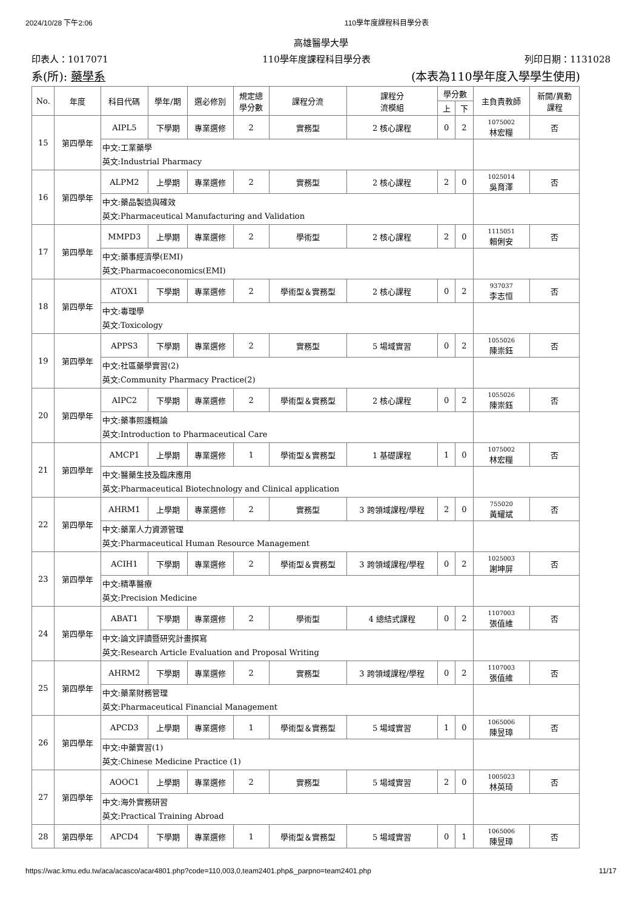2024/10/28 下午2:06 110學年度課程科目學分表
高雄醫學大學
印表人：1017071 110學年度課程科目學分表 列印日期：1131028
系(所): 藥學系 (本表為110學年度入學學生使用)
| No. | 年度 | 科目代碼 | 學年/期 | 選必修別 | 規定總 學分數 | 課程分流 | 課程分 流模組 | 學分數 | | 主負責教師 | 新開/異動 課程 |
| --- | --- | --- | --- | --- | --- | --- | --- | --- | --- | --- | --- |
| | | | | | | | | 上 | 下 | | |
| 15 | 第四學年 | AIPL5 | 下學期 | 專業選修 | 2 | 實務型 | 2 核心課程 | 0 | 2 | 1075002 林宏糧 | 否 |
| | | 中文:工業藥學 英文:Industrial Pharmacy | | | | | | | | | |
| 16 | 第四學年 | ALPM2 | 上學期 | 專業選修 | 2 | 實務型 | 2 核心課程 | 2 | 0 | 1025014 吳育澤 | 否 |
| | | 中文:藥品製造與確效 英文:Pharmaceutical Manufacturing and Validation | | | | | | | | | |
| 17 | 第四學年 | MMPD3 | 上學期 | 專業選修 | 2 | 學術型 | 2 核心課程 | 2 | 0 | 1115051 賴俐安 | 否 |
| | | 中文:藥事經濟學(EMI) 英文:Pharmacoeconomics(EMI) | | | | | | | | | |
| 18 | 第四學年 | ATOX1 | 下學期 | 專業選修 | 2 | 學術型＆實務型 | 2 核心課程 | 0 | 2 | 937037 李志恒 | 否 |
| | | 中文:毒理學 英文:Toxicology | | | | | | | | | |
| 19 | 第四學年 | APPS3 | 下學期 | 專業選修 | 2 | 實務型 | 5 場域實習 | 0 | 2 | 1055026 陳崇鈺 | 否 |
| | | 中文:社區藥學實習(2) 英文:Community Pharmacy Practice(2) | | | | | | | | | |
| 20 | 第四學年 | AIPC2 | 下學期 | 專業選修 | 2 | 學術型＆實務型 | 2 核心課程 | 0 | 2 | 1055026 陳崇鈺 | 否 |
| | | 中文:藥事照護概論 英文:Introduction to Pharmaceutical Care | | | | | | | | | |
| 21 | 第四學年 | AMCP1 | 上學期 | 專業選修 | 1 | 學術型＆實務型 | 1 基礎課程 | 1 | 0 | 1075002 林宏糧 | 否 |
| | | 中文:醫藥生技及臨床應用 英文:Pharmaceutical Biotechnology and Clinical application | | | | | | | | | |
| 22 | 第四學年 | AHRM1 | 上學期 | 專業選修 | 2 | 實務型 | 3 跨領域課程/學程 | 2 | 0 | 755020 黃耀斌 | 否 |
| | | 中文:藥業人力資源管理 英文:Pharmaceutical Human Resource Management | | | | | | | | | |
| 23 | 第四學年 | ACIH1 | 下學期 | 專業選修 | 2 | 學術型＆實務型 | 3 跨領域課程/學程 | 0 | 2 | 1025003 謝坤屏 | 否 |
| | | 中文:精準醫療 英文:Precision Medicine | | | | | | | | | |
| 24 | 第四學年 | ABAT1 | 下學期 | 專業選修 | 2 | 學術型 | 4 總結式課程 | 0 | 2 | 1107003 張值維 | 否 |
| | | 中文:論文評讀暨研究計畫撰寫 英文:Research Article Evaluation and Proposal Writing | | | | | | | | | |
| 25 | 第四學年 | AHRM2 | 下學期 | 專業選修 | 2 | 實務型 | 3 跨領域課程/學程 | 0 | 2 | 1107003 張值維 | 否 |
| | | 中文:藥業財務管理 英文:Pharmaceutical Financial Management | | | | | | | | | |
| 26 | 第四學年 | APCD3 | 上學期 | 專業選修 | 1 | 學術型＆實務型 | 5 場域實習 | 1 | 0 | 1065006 陳昱璋 | 否 |
| | | 中文:中藥實習(1) 英文:Chinese Medicine Practice (1) | | | | | | | | | |
| 27 | 第四學年 | AOOC1 | 上學期 | 專業選修 | 2 | 實務型 | 5 場域實習 | 2 | 0 | 1005023 林英琦 | 否 |
| | | 中文:海外實務研習 英文:Practical Training Abroad | | | | | | | | | |
| 28 | 第四學年 | APCD4 | 下學期 | 專業選修 | 1 | 學術型＆實務型 | 5 場域實習 | 0 | 1 | 1065006 陳昱璋 | 否 |
https://wac.kmu.edu.tw/aca/acasco/acar4801.php?code=110,003,0,team2401.php&_parpno=team2401.php 11/17